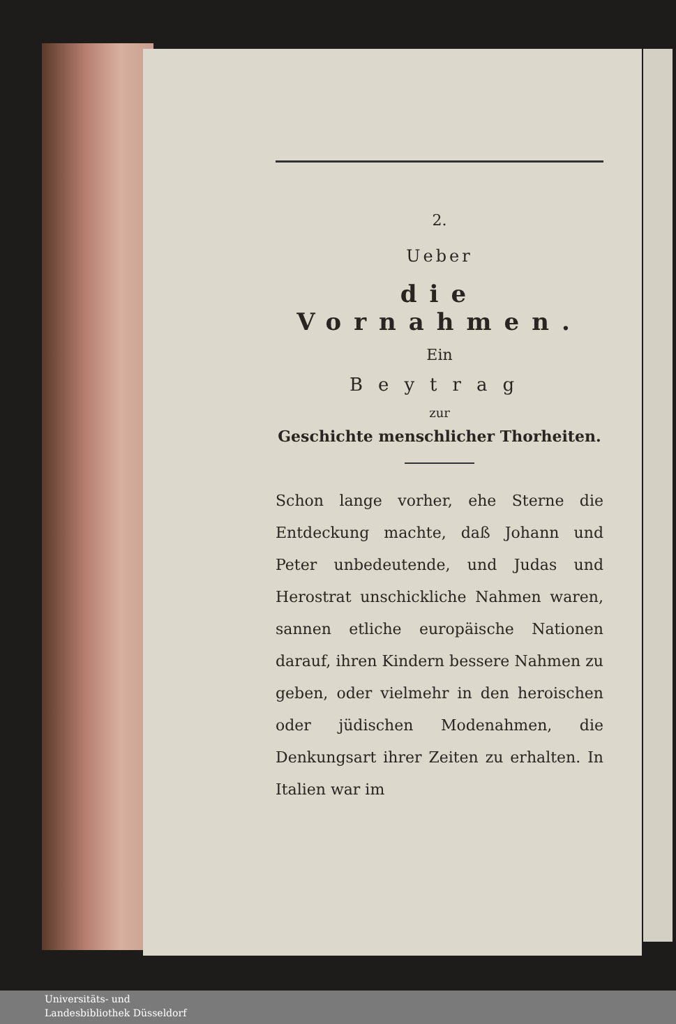2.
Ueber
die Vornahmen.
Ein
Beytrag
zur
Geschichte menschlicher Thorheiten.
Schon lange vorher, ehe Sterne die Entdeckung machte, daß Johann und Peter unbedeutende, und Judas und Herostrat unschickliche Nahmen waren, sannen etliche europäische Nationen darauf, ihren Kindern bessere Nahmen zu geben, oder vielmehr in den heroischen oder jüdischen Modenahmen, die Denkungsart ihrer Zeiten zu erhalten. In Italien war im
Universitäts- und
Landesbibliothek Düsseldorf